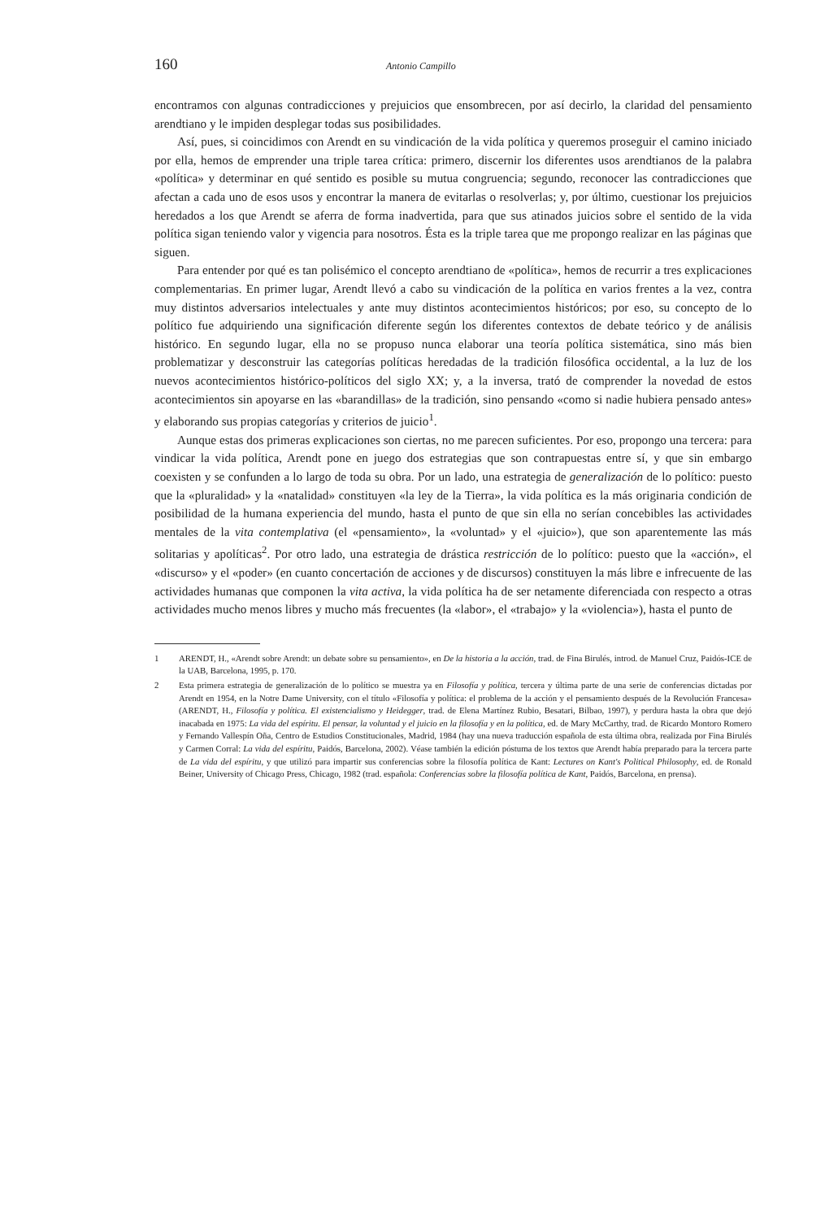160 Antonio Campillo
encontramos con algunas contradicciones y prejuicios que ensombrecen, por así decirlo, la claridad del pensamiento arendtiano y le impiden desplegar todas sus posibilidades.
Así, pues, si coincidimos con Arendt en su vindicación de la vida política y queremos proseguir el camino iniciado por ella, hemos de emprender una triple tarea crítica: primero, discernir los diferentes usos arendtianos de la palabra «política» y determinar en qué sentido es posible su mutua congruencia; segundo, reconocer las contradicciones que afectan a cada uno de esos usos y encontrar la manera de evitarlas o resolverlas; y, por último, cuestionar los prejuicios heredados a los que Arendt se aferra de forma inadvertida, para que sus atinados juicios sobre el sentido de la vida política sigan teniendo valor y vigencia para nosotros. Ésta es la triple tarea que me propongo realizar en las páginas que siguen.
Para entender por qué es tan polisémico el concepto arendtiano de «política», hemos de recurrir a tres explicaciones complementarias. En primer lugar, Arendt llevó a cabo su vindicación de la política en varios frentes a la vez, contra muy distintos adversarios intelectuales y ante muy distintos acontecimientos históricos; por eso, su concepto de lo político fue adquiriendo una significación diferente según los diferentes contextos de debate teórico y de análisis histórico. En segundo lugar, ella no se propuso nunca elaborar una teoría política sistemática, sino más bien problematizar y desconstruir las categorías políticas heredadas de la tradición filosófica occidental, a la luz de los nuevos acontecimientos histórico-políticos del siglo XX; y, a la inversa, trató de comprender la novedad de estos acontecimientos sin apoyarse en las «barandillas» de la tradición, sino pensando «como si nadie hubiera pensado antes» y elaborando sus propias categorías y criterios de juicio<sup>1</sup>.
Aunque estas dos primeras explicaciones son ciertas, no me parecen suficientes. Por eso, propongo una tercera: para vindicar la vida política, Arendt pone en juego dos estrategias que son contrapuestas entre sí, y que sin embargo coexisten y se confunden a lo largo de toda su obra. Por un lado, una estrategia de generalización de lo político: puesto que la «pluralidad» y la «natalidad» constituyen «la ley de la Tierra», la vida política es la más originaria condición de posibilidad de la humana experiencia del mundo, hasta el punto de que sin ella no serían concebibles las actividades mentales de la vita contemplativa (el «pensamiento», la «voluntad» y el «juicio»), que son aparentemente las más solitarias y apolíticas<sup>2</sup>. Por otro lado, una estrategia de drástica restricción de lo político: puesto que la «acción», el «discurso» y el «poder» (en cuanto concertación de acciones y de discursos) constituyen la más libre e infrecuente de las actividades humanas que componen la vita activa, la vida política ha de ser netamente diferenciada con respecto a otras actividades mucho menos libres y mucho más frecuentes (la «labor», el «trabajo» y la «violencia»), hasta el punto de
1 ARENDT, H., «Arendt sobre Arendt: un debate sobre su pensamiento», en De la historia a la acción, trad. de Fina Birulés, introd. de Manuel Cruz, Paidós-ICE de la UAB, Barcelona, 1995, p. 170.
2 Esta primera estrategia de generalización de lo político se muestra ya en Filosofía y política, tercera y última parte de una serie de conferencias dictadas por Arendt en 1954, en la Notre Dame University, con el título «Filosofía y política: el problema de la acción y el pensamiento después de la Revolución Francesa» (ARENDT, H., Filosofía y política. El existencialismo y Heidegger, trad. de Elena Martínez Rubio, Besatari, Bilbao, 1997), y perdura hasta la obra que dejó inacabada en 1975: La vida del espíritu. El pensar, la voluntad y el juicio en la filosofía y en la política, ed. de Mary McCarthy, trad. de Ricardo Montoro Romero y Fernando Vallespín Oña, Centro de Estudios Constitucionales, Madrid, 1984 (hay una nueva traducción española de esta última obra, realizada por Fina Birulés y Carmen Corral: La vida del espíritu, Paidós, Barcelona, 2002). Véase también la edición póstuma de los textos que Arendt había preparado para la tercera parte de La vida del espíritu, y que utilizó para impartir sus conferencias sobre la filosofía política de Kant: Lectures on Kant's Political Philosophy, ed. de Ronald Beiner, University of Chicago Press, Chicago, 1982 (trad. española: Conferencias sobre la filosofía política de Kant, Paidós, Barcelona, en prensa).